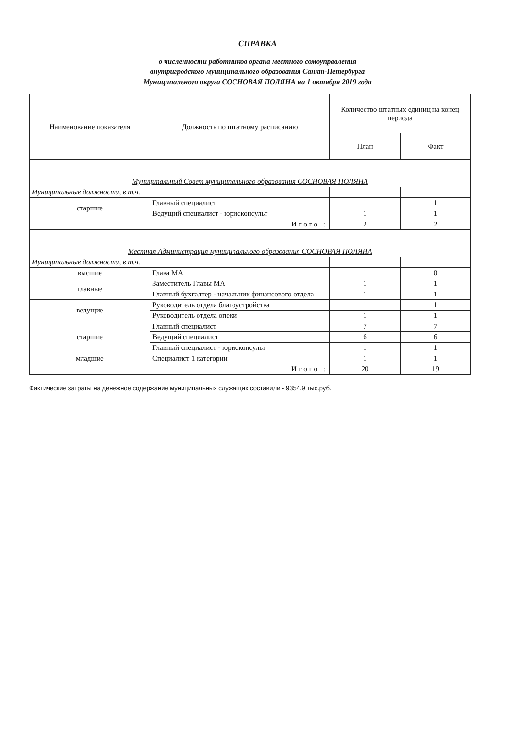СПРАВКА
о численности работников органа местного сомоуправления
внутригродского муниципального образования Санкт-Петербурга
Муниципального округа СОСНОВАЯ ПОЛЯНА на 1 октября 2019 года
| Наименование показателя | Должность по штатному расписанию | Количество штатных единиц на конец периода | |
| --- | --- | --- | --- |
| | | План | Факт |
| Муниципальный Совет муниципального образования СОСНОВАЯ ПОЛЯНА | | | |
| Муниципальные должности, в т.ч. | | | |
| старшие | Главный специалист | 1 | 1 |
| | Ведущий специалист - юрисконсульт | 1 | 1 |
| Итого : | | 2 | 2 |
| Местная Администрация муниципального образования СОСНОВАЯ ПОЛЯНА | | | |
| Муниципальные должности, в т.ч. | | | |
| высшие | Глава МА | 1 | 0 |
| главные | Заместитель Главы МА | 1 | 1 |
| | Главный бухгалтер - начальник финансового отдела | 1 | 1 |
| ведущие | Руководитель отдела благоустройства | 1 | 1 |
| | Руководитель отдела опеки | 1 | 1 |
| старшие | Главный специалист | 7 | 7 |
| | Ведущий специалист | 6 | 6 |
| | Главный специалист - юрисконсульт | 1 | 1 |
| младшие | Специалист 1 категории | 1 | 1 |
| Итого : | | 20 | 19 |
Фактические затраты на денежное содержание муниципальных служащих составили - 9354.9 тыс.руб.